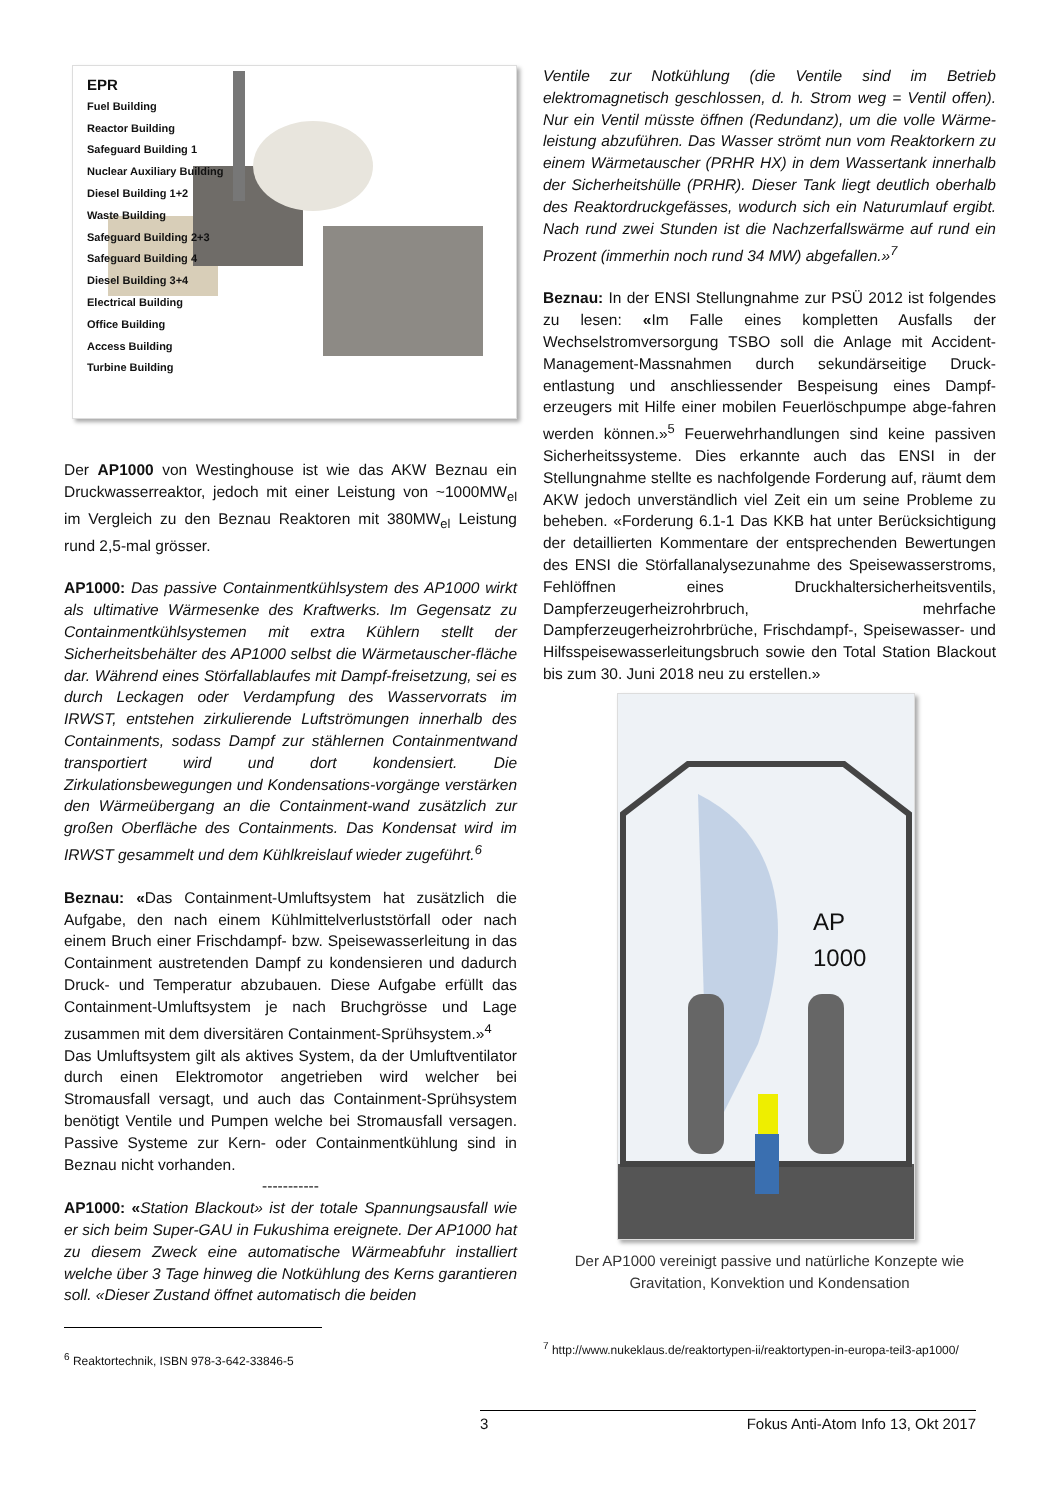EPR
Fuel Building
Reactor Building
Safeguard Building 1
Nuclear Auxiliary Building
Diesel Building 1+2
Waste Building
Safeguard Building 2+3
Safeguard Building 4
Diesel Building 3+4
Electrical Building
Office Building
Access Building
Turbine Building
Der AP1000 von Westinghouse ist wie das AKW Beznau ein Druckwasserreaktor, jedoch mit einer Leistung von ~1000MW<sub>el</sub> im Vergleich zu den Beznau Reaktoren mit 380MW<sub>el</sub> Leistung rund 2,5-mal grösser.
AP1000: Das passive Containmentkühlsystem des AP1000 wirkt als ultimative Wärmesenke des Kraftwerks. Im Gegensatz zu Containmentkühlsystemen mit extra Kühlern stellt der Sicherheitsbehälter des AP1000 selbst die Wärmetauscher-fläche dar. Während eines Störfallablaufes mit Dampf-freisetzung, sei es durch Leckagen oder Verdampfung des Wasservorrats im IRWST, entstehen zirkulierende Luftströmungen innerhalb des Containments, sodass Dampf zur stählernen Containmentwand transportiert wird und dort kondensiert. Die Zirkulationsbewegungen und Kondensations-vorgänge verstärken den Wärmeübergang an die Containment-wand zusätzlich zur großen Oberfläche des Containments. Das Kondensat wird im IRWST gesammelt und dem Kühlkreislauf wieder zugeführt.<sup>6</sup>
Beznau: «Das Containment-Umluftsystem hat zusätzlich die Aufgabe, den nach einem Kühlmittelverluststörfall oder nach einem Bruch einer Frischdampf- bzw. Speisewasserleitung in das Containment austretenden Dampf zu kondensieren und dadurch Druck- und Temperatur abzubauen. Diese Aufgabe erfüllt das Containment-Umluftsystem je nach Bruchgrösse und Lage zusammen mit dem diversitären Containment-Sprühsystem.»<sup>4</sup>
Das Umluftsystem gilt als aktives System, da der Umluftventilator durch einen Elektromotor angetrieben wird welcher bei Stromausfall versagt, und auch das Containment-Sprühsystem benötigt Ventile und Pumpen welche bei Stromausfall versagen. Passive Systeme zur Kern- oder Containmentkühlung sind in Beznau nicht vorhanden.
-----------
AP1000: «Station Blackout» ist der totale Spannungsausfall wie er sich beim Super-GAU in Fukushima ereignete. Der AP1000 hat zu diesem Zweck eine automatische Wärmeabfuhr installiert welche über 3 Tage hinweg die Notkühlung des Kerns garantieren soll. «Dieser Zustand öffnet automatisch die beiden
<sup>6</sup> Reaktortechnik, ISBN 978-3-642-33846-5
Ventile zur Notkühlung (die Ventile sind im Betrieb elektromagnetisch geschlossen, d. h. Strom weg = Ventil offen). Nur ein Ventil müsste öffnen (Redundanz), um die volle Wärme-leistung abzuführen. Das Wasser strömt nun vom Reaktorkern zu einem Wärmetauscher (PRHR HX) in dem Wassertank innerhalb der Sicherheitshülle (PRHR). Dieser Tank liegt deutlich oberhalb des Reaktordruckgefässes, wodurch sich ein Naturumlauf ergibt. Nach rund zwei Stunden ist die Nachzerfallswärme auf rund ein Prozent (immerhin noch rund 34 MW) abgefallen.»<sup>7</sup>
Beznau: In der ENSI Stellungnahme zur PSÜ 2012 ist folgendes zu lesen: «Im Falle eines kompletten Ausfalls der Wechselstromversorgung TSBO soll die Anlage mit Accident-Management-Massnahmen durch sekundärseitige Druck-entlastung und anschliessender Bespeisung eines Dampf-erzeugers mit Hilfe einer mobilen Feuerlöschpumpe abge-fahren werden können.»<sup>5</sup> Feuerwehrhandlungen sind keine passiven Sicherheitssysteme. Dies erkannte auch das ENSI in der Stellungnahme stellte es nachfolgende Forderung auf, räumt dem AKW jedoch unverständlich viel Zeit ein um seine Probleme zu beheben. «Forderung 6.1-1 Das KKB hat unter Berücksichtigung der detaillierten Kommentare der entsprechenden Bewertungen des ENSI die Störfallanalysezunahme des Speisewasserstroms, Fehlöffnen eines Druckhaltersicherheitsventils, Dampferzeugerheizrohrbruch, mehrfache Dampferzeugerheizrohrbrüche, Frischdampf-, Speisewasser- und Hilfsspeisewasserleitungsbruch sowie den Total Station Blackout bis zum 30. Juni 2018 neu zu erstellen.»
AP
1000
Der AP1000 vereinigt passive und natürliche Konzepte wie Gravitation, Konvektion und Kondensation
<sup>7</sup> http://www.nukeklaus.de/reaktortypen-ii/reaktortypen-in-europa-teil3-ap1000/
3 Fokus Anti-Atom Info 13, Okt 2017